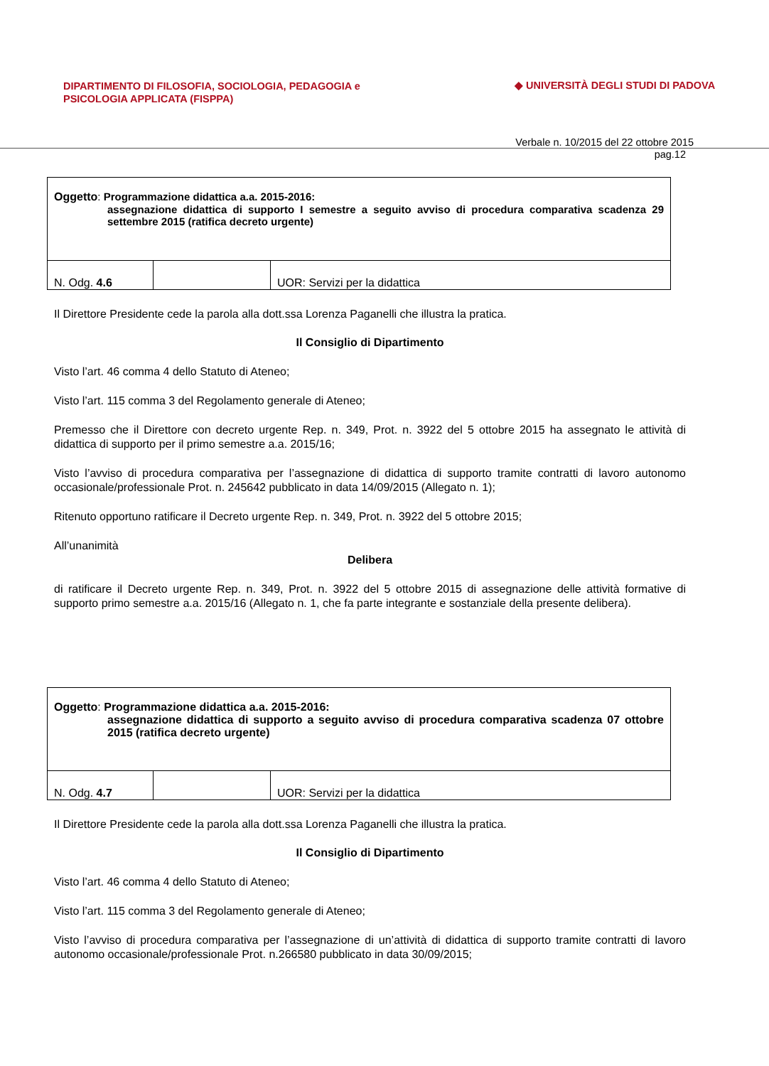DIPARTIMENTO DI FILOSOFIA, SOCIOLOGIA, PEDAGOGIA e
PSICOLOGIA APPLICATA (FISPPA)
◆ UNIVERSITÀ DEGLI STUDI DI PADOVA
Verbale n. 10/2015 del 22 ottobre 2015
pag.12
| Oggetto : Programmazione didattica a.a. 2015-2016: assegnazione didattica di supporto I semestre a seguito avviso di procedura comparativa scadenza 29 settembre 2015 (ratifica decreto urgente) | | |
| N. Odg. 4.6 | | UOR: Servizi per la didattica |
Il Direttore Presidente cede la parola alla dott.ssa Lorenza Paganelli che illustra la pratica.
Il Consiglio di Dipartimento
Visto l’art. 46 comma 4 dello Statuto di Ateneo;
Visto l’art. 115 comma 3 del Regolamento generale di Ateneo;
Premesso che il Direttore con decreto urgente Rep. n. 349, Prot. n. 3922 del 5 ottobre 2015 ha assegnato le attività di didattica di supporto per il primo semestre a.a. 2015/16;
Visto l’avviso di procedura comparativa per l’assegnazione di didattica di supporto tramite contratti di lavoro autonomo occasionale/professionale Prot. n. 245642 pubblicato in data 14/09/2015 (Allegato n. 1);
Ritenuto opportuno ratificare il Decreto urgente Rep. n. 349, Prot. n. 3922 del 5 ottobre 2015;
All’unanimità
Delibera
di ratificare il Decreto urgente Rep. n. 349, Prot. n. 3922 del 5 ottobre 2015 di assegnazione delle attività formative di supporto primo semestre a.a. 2015/16 (Allegato n. 1, che fa parte integrante e sostanziale della presente delibera).
| Oggetto : Programmazione didattica a.a. 2015-2016: assegnazione didattica di supporto a seguito avviso di procedura comparativa scadenza 07 ottobre 2015 (ratifica decreto urgente) | | |
| N. Odg. 4.7 | | UOR: Servizi per la didattica |
Il Direttore Presidente cede la parola alla dott.ssa Lorenza Paganelli che illustra la pratica.
Il Consiglio di Dipartimento
Visto l’art. 46 comma 4 dello Statuto di Ateneo;
Visto l’art. 115 comma 3 del Regolamento generale di Ateneo;
Visto l’avviso di procedura comparativa per l’assegnazione di un’attività di didattica di supporto tramite contratti di lavoro autonomo occasionale/professionale Prot. n.266580 pubblicato in data 30/09/2015;